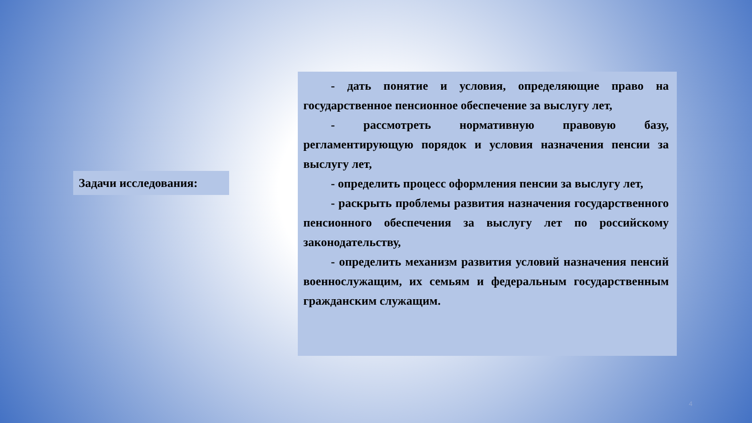Задачи исследования:
- дать понятие и условия, определяющие право на государственное пенсионное обеспечение за выслугу лет,
- рассмотреть нормативную правовую базу, регламентирующую порядок и условия назначения пенсии за выслугу лет,
- определить процесс оформления пенсии за выслугу лет,
- раскрыть проблемы развития назначения государственного пенсионного обеспечения за выслугу лет по российскому законодательству,
- определить механизм развития условий назначения пенсий военнослужащим, их семьям и федеральным государственным гражданским служащим.
4